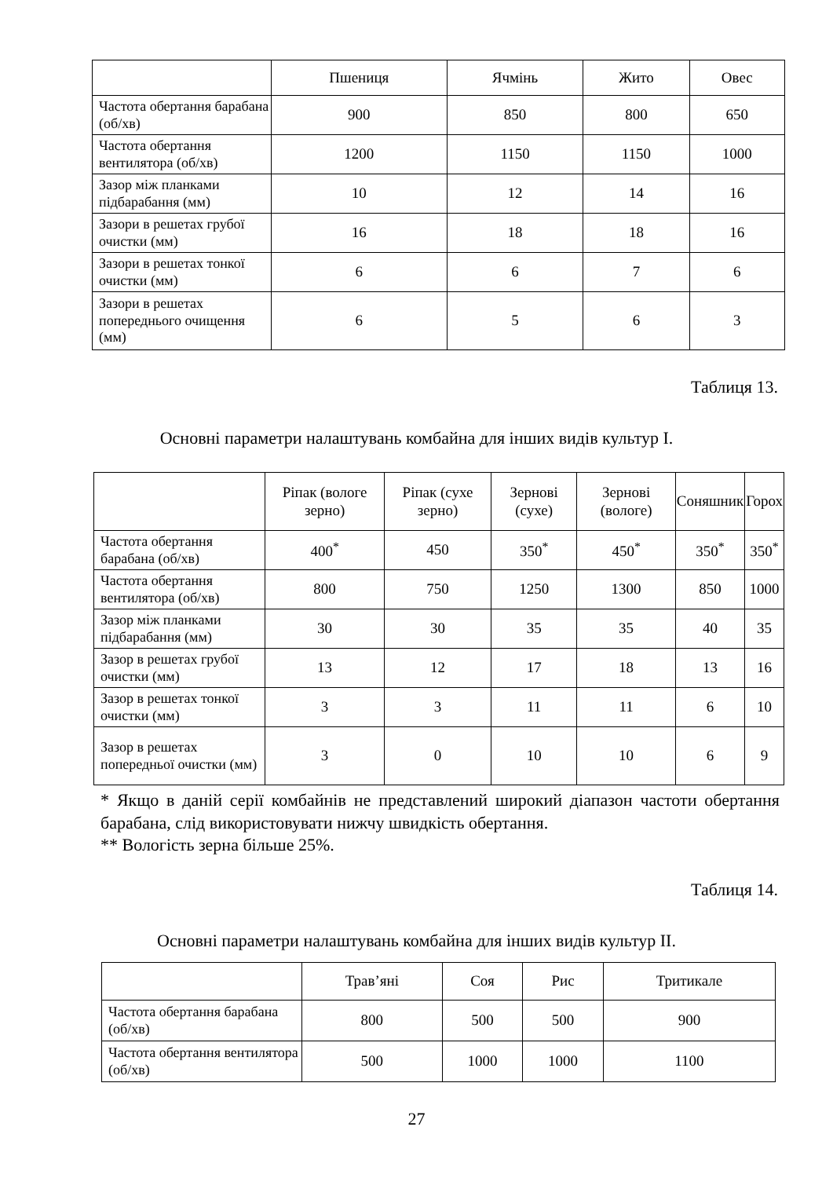| | Пшениця | Ячмінь | Жито | Овес |
| --- | --- | --- | --- | --- |
| Частота обертання барабана (об/хв) | 900 | 850 | 800 | 650 |
| Частота обертання вентилятора (об/хв) | 1200 | 1150 | 1150 | 1000 |
| Зазор між планками підбарабання (мм) | 10 | 12 | 14 | 16 |
| Зазори в решетах грубої очистки (мм) | 16 | 18 | 18 | 16 |
| Зазори в решетах тонкої очистки (мм) | 6 | 6 | 7 | 6 |
| Зазори в решетах попереднього очищення (мм) | 6 | 5 | 6 | 3 |
Таблиця 13.
Основні параметри налаштувань комбайна для інших видів культур I.
| | Ріпак (вологе зерно) | Ріпак (сухе зерно) | Зернові (сухе) | Зернові (вологе) | Соняшник | Горох |
| --- | --- | --- | --- | --- | --- | --- |
| Частота обертання барабана (об/хв) | 400<sup>*</sup> | 450 | 350<sup>*</sup> | 450<sup>*</sup> | 350<sup>*</sup> | 350<sup>*</sup> |
| Частота обертання вентилятора (об/хв) | 800 | 750 | 1250 | 1300 | 850 | 1000 |
| Зазор між планками підбарабання (мм) | 30 | 30 | 35 | 35 | 40 | 35 |
| Зазор в решетах грубої очистки (мм) | 13 | 12 | 17 | 18 | 13 | 16 |
| Зазор в решетах тонкої очистки (мм) | 3 | 3 | 11 | 11 | 6 | 10 |
| Зазор в решетах попередньої очистки (мм) | 3 | 0 | 10 | 10 | 6 | 9 |
* Якщо в даній серії комбайнів не представлений широкий діапазон частоти обертання барабана, слід використовувати нижчу швидкість обертання.
** Вологість зерна більше 25%.
Таблиця 14.
Основні параметри налаштувань комбайна для інших видів культур II.
| | Трав’яні | Соя | Рис | Тритикале |
| --- | --- | --- | --- | --- |
| Частота обертання барабана (об/хв) | 800 | 500 | 500 | 900 |
| Частота обертання вентилятора (об/хв) | 500 | 1000 | 1000 | 1100 |
27